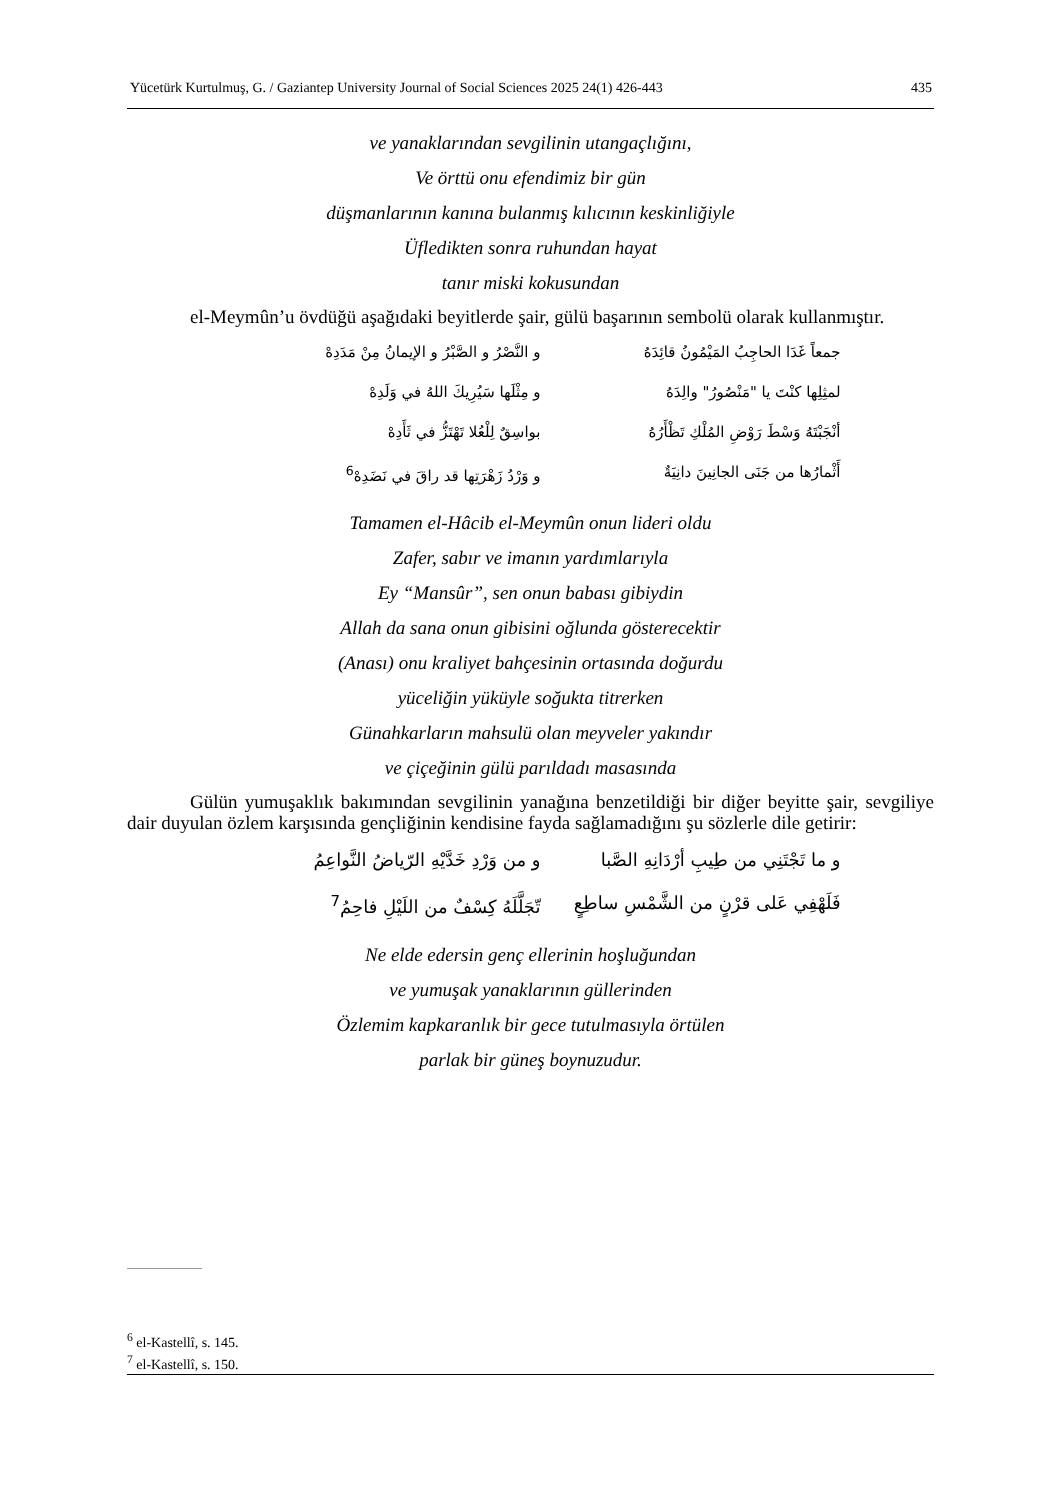Yücetürk Kurtulmuş, G. / Gaziantep University Journal of Social Sciences 2025 24(1) 426-443 435
ve yanaklarından sevgilinin utangaçlığını,
Ve örttü onu efendimiz bir gün
düşmanlarının kanına bulanmış kılıcının keskinliğiyle
Üfledikten sonra ruhundan hayat
tanır miski kokusundan
el-Meymûn’u övdüğü aşağıdaki beyitlerde şair, gülü başarının sembolü olarak kullanmıştır.
جمعاً غَدَا الحاجِبُ المَيْمُونُ قائِدَهُ
و النَّصْرُ و الصَّبْرُ و الإيمانُ مِنْ مَدَدِهْ
لمثِلِها كنْتَ يا "مَنْصُورُ" والِدَهُ
و مِثْلَها سَيُرِيكَ اللهُ في وَلَدِهْ
أنْجَبْتَهُ وَسْطَ رَوْضِ المُلْكِ تَظْأَرُهُ
بواسِقٌ لِلْعُلا تَهْتَزُّ في ثَأَدِهْ
أَثْمارُها من جَنَى الجانِينَ دانِيَةٌ
و وَرْدُ زَهْرَتِها قد راقَ في نَضَدِهْ<sup>6</sup>
Tamamen el-Hâcib el-Meymûn onun lideri oldu
Zafer, sabır ve imanın yardımlarıyla
Ey “Mansûr”, sen onun babası gibiydin
Allah da sana onun gibisini oğlunda gösterecektir
(Anası) onu kraliyet bahçesinin ortasında doğurdu
yüceliğin yüküyle soğukta titrerken
Günahkarların mahsulü olan meyveler yakındır
ve çiçeğinin gülü parıldadı masasında
Gülün yumuşaklık bakımından sevgilinin yanağına benzetildiği bir diğer beyitte şair, sevgiliye dair duyulan özlem karşısında gençliğinin kendisine fayda sağlamadığını şu sözlerle dile getirir:
و ما تَجْتَنِي من طِيبِ أرْدَانِهِ الصَّبا
و من وَرْدِ خَدَّيْهِ الرّياضُ النَّواعِمُ
فَلَهْفِي عَلى قرْنٍ من الشَّمْسِ ساطِعٍ
تّجَلَّلَهُ كِسْفٌ من اللَيْلِ فاحِمُ<sup>7</sup>
Ne elde edersin genç ellerinin hoşluğundan
ve yumuşak yanaklarının güllerinden
Özlemim kapkaranlık bir gece tutulmasıyla örtülen
parlak bir güneş boynuzudur.
<sup>6</sup> el-Kastellî, s. 145.
<sup>7</sup> el-Kastellî, s. 150.